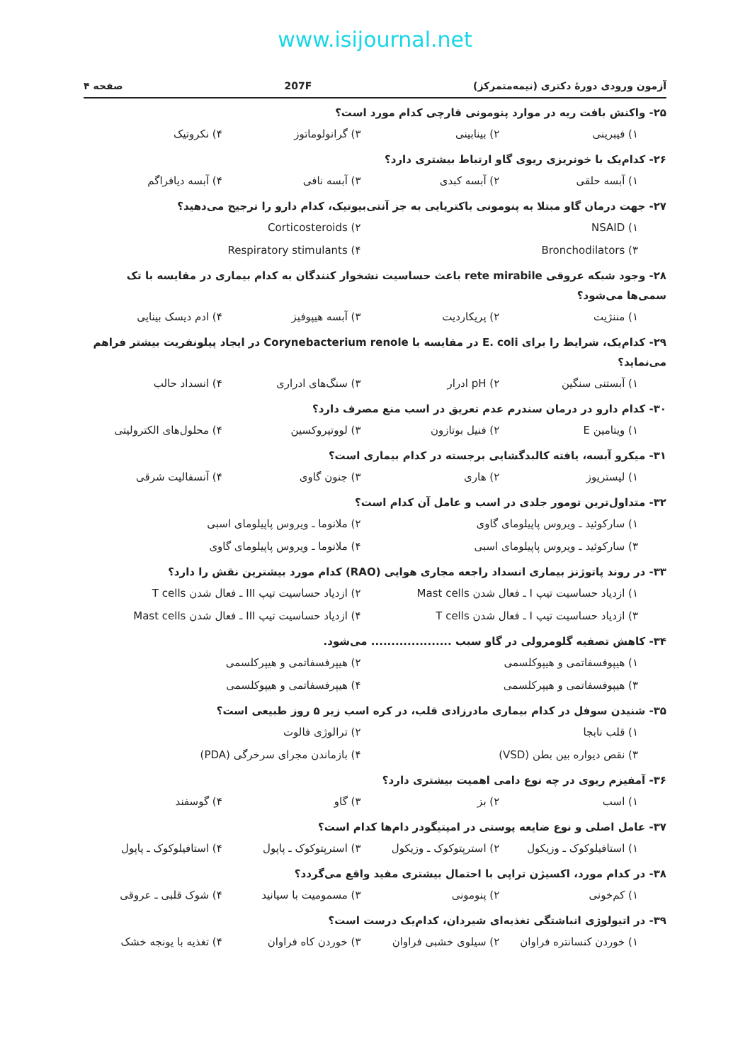www.isijournal.net
آزمون ورودی دورهٔ دکتری (نیمه‌متمرکز) 207F صفحه ۴
۲۵- واکنش بافت ریه در موارد پنومونی قارچی کدام مورد است؟
۱) فیبرینی ۲) بینابینی ۳) گرانولوماتوز ۴) نکروتیک
۲۶- کدام‌یک با خونریزی ریوی گاو ارتباط بیشتری دارد؟
۱) آبسه حلقی ۲) آبسه کبدی ۳) آبسه نافی ۴) آبسه دیافراگم
۲۷- جهت درمان گاو مبتلا به پنومونی باکتریایی به جز آنتی‌بیوتیک، کدام دارو را ترجیح می‌دهید؟
۱) NSAID ۲) Corticosteroids ۳) Bronchodilators ۴) Respiratory stimulants
۲۸- وجود شبکه عروقی rete mirabile باعث حساسیت نشخوار کنندگان به کدام بیماری در مقایسه با تک سمی‌ها می‌شود؟
۱) مننژیت ۲) پریکاردیت ۳) آبسه هیپوفیز ۴) ادم دیسک بینایی
۲۹- کدام‌یک، شرایط را برای E. coli در مقایسه با Corynebacterium renole در ایجاد پیلونفریت بیشتر فراهم می‌نماید؟
۱) آبستنی سنگین ۲) pH ادرار ۳) سنگ‌های ادراری ۴) انسداد حالب
۳۰- کدام دارو در درمان سندرم عدم تعریق در اسب منع مصرف دارد؟
۱) ویتامین E ۲) فنیل بوتازون ۳) لووتیروکسین ۴) محلول‌های الکترولیتی
۳۱- میکرو آبسه، یافته کالبدگشایی برجسته در کدام بیماری است؟
۱) لیستریوز ۲) هاری ۳) جنون گاوی ۴) آنسفالیت شرقی
۳۲- متداول‌ترین تومور جلدی در اسب و عامل آن کدام است؟
۱) سارکوئید ـ ویروس پاپیلومای گاوی ۲) ملانوما ـ ویروس پاپیلومای اسبی ۳) سارکوئید ـ ویروس پاپیلومای اسبی ۴) ملانوما ـ ویروس پاپیلومای گاوی
۳۳- در روند پاتوژنز بیماری انسداد راجعه مجاری هوایی (RAO) کدام مورد بیشترین نقش را دارد؟
۱) ازدیاد حساسیت تیپ I ـ فعال شدن Mast cells ۲) ازدیاد حساسیت تیپ III ـ فعال شدن T cells ۳) ازدیاد حساسیت تیپ I ـ فعال شدن T cells ۴) ازدیاد حساسیت تیپ III ـ فعال شدن Mast cells
۳۴- کاهش تصفیه گلومرولی در گاو سبب .................... می‌شود.
۱) هیپوفسفاتمی و هیپوکلسمی ۲) هیپرفسفاتمی و هیپرکلسمی ۳) هیپوفسفاتمی و هیپرکلسمی ۴) هیپرفسفاتمی و هیپوکلسمی
۳۵- شنیدن سوفل در کدام بیماری مادرزادی قلب، در کره اسب زیر ۵ روز طبیعی است؟
۱) قلب نابجا ۲) ترالوژی فالوت ۳) نقص دیواره بین بطن (VSD) ۴) بازماندن مجرای سرخرگی (PDA)
۳۶- آمفیزم ریوی در چه نوع دامی اهمیت بیشتری دارد؟
۱) اسب ۲) بز ۳) گاو ۴) گوسفند
۳۷- عامل اصلی و نوع ضایعه پوستی در امپتیگودر دام‌ها کدام است؟
۱) استافیلوکوک ـ وزیکول ۲) استرپتوکوک ـ وزیکول ۳) استرپتوکوک ـ پاپول ۴) استافیلوکوک ـ پاپول
۳۸- در کدام مورد، اکسیژن تراپی با احتمال بیشتری مفید واقع می‌گردد؟
۱) کم‌خونی ۲) پنومونی ۳) مسمومیت با سیانید ۴) شوک قلبی ـ عروقی
۳۹- در اتیولوژی انباشتگی تغذیه‌ای شیردان، کدام‌یک درست است؟
۱) خوردن کنسانتره فراوان ۲) سیلوی خشبی فراوان ۳) خوردن کاه فراوان ۴) تغذیه با یونجه خشک